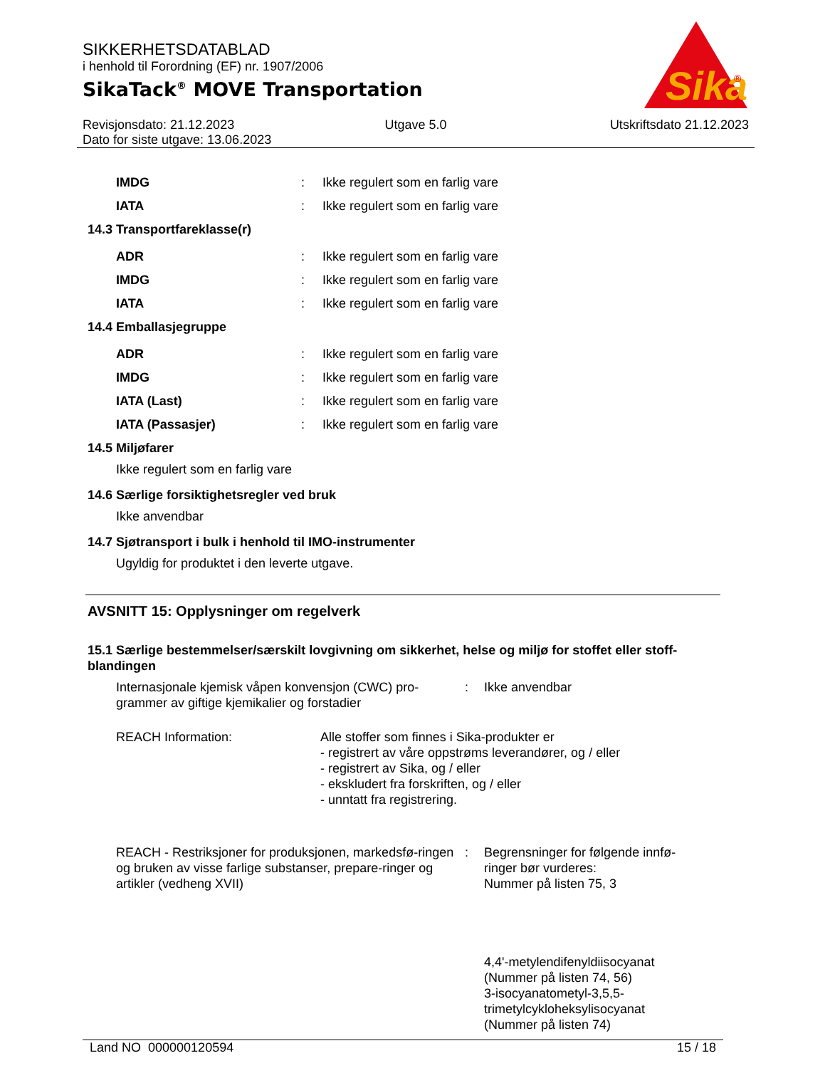Sika
®
SIKKERHETSDATABLAD
i henhold til Forordning (EF) nr. 1907/2006
SikaTack<sup>®</sup> MOVE Transportation
Revisjonsdato: 21.12.2023
Dato for siste utgave: 13.06.2023
Utgave 5.0 Utskriftsdato 21.12.2023
IMDG : Ikke regulert som en farlig vare
IATA : Ikke regulert som en farlig vare
14.3 Transportfareklasse(r)
ADR : Ikke regulert som en farlig vare
IMDG : Ikke regulert som en farlig vare
IATA : Ikke regulert som en farlig vare
14.4 Emballasjegruppe
ADR : Ikke regulert som en farlig vare
IMDG : Ikke regulert som en farlig vare
IATA (Last) : Ikke regulert som en farlig vare
IATA (Passasjer) : Ikke regulert som en farlig vare
14.5 Miljøfarer
Ikke regulert som en farlig vare
14.6 Særlige forsiktighetsregler ved bruk
Ikke anvendbar
14.7 Sjøtransport i bulk i henhold til IMO-instrumenter
Ugyldig for produktet i den leverte utgave.
AVSNITT 15: Opplysninger om regelverk
15.1 Særlige bestemmelser/særskilt lovgivning om sikkerhet, helse og miljø for stoffet eller stoff-blandingen
Internasjonale kjemisk våpen konvensjon (CWC) pro-grammer av giftige kjemikalier og forstadier
: Ikke anvendbar
REACH Information: Alle stoffer som finnes i Sika-produkter er
- registrert av våre oppstrøms leverandører, og / eller
- registrert av Sika, og / eller
- ekskludert fra forskriften, og / eller
- unntatt fra registrering.
REACH - Restriksjoner for produksjonen, markedsfø-ringen og bruken av visse farlige substanser, prepare-ringer og artikler (vedheng XVII)
: Begrensninger for følgende innfø-ringer bør vurderes:
Nummer på listen 75, 3
4,4'-metylendifenyldiisocyanat
(Nummer på listen 74, 56)
3-isocyanatometyl-3,5,5-trimetylcykloheksylisocyanat
(Nummer på listen 74)
Land NO 000000120594 15 / 18